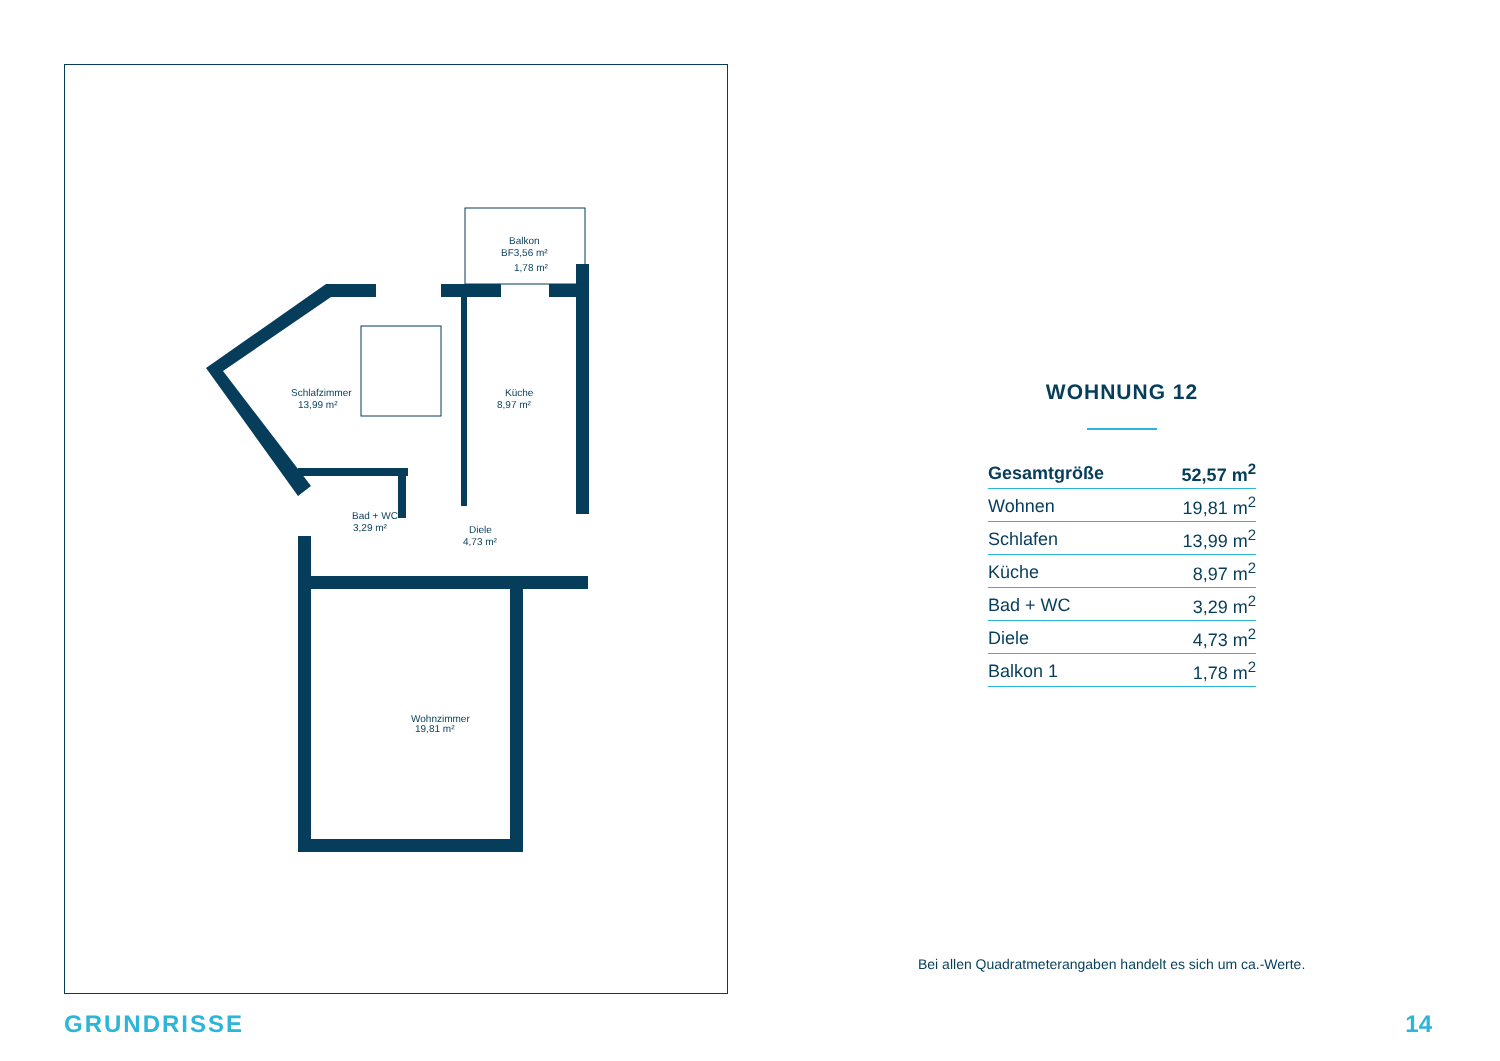Balkon
BF3,56 m²
1,78 m²
Schlafzimmer
13,99 m²
Küche
8,97 m²
Bad + WC
3,29 m²
Diele
4,73 m²
Wohnzimmer
19,81 m²
WOHNUNG 12
| Gesamtgröße | 52,57 m<sup>2</sup> |
| Wohnen | 19,81 m<sup>2</sup> |
| Schlafen | 13,99 m<sup>2</sup> |
| Küche | 8,97 m<sup>2</sup> |
| Bad + WC | 3,29 m<sup>2</sup> |
| Diele | 4,73 m<sup>2</sup> |
| Balkon 1 | 1,78 m<sup>2</sup> |
Bei allen Quadratmeterangaben handelt es sich um ca.-Werte.
GRUNDRISSE 14